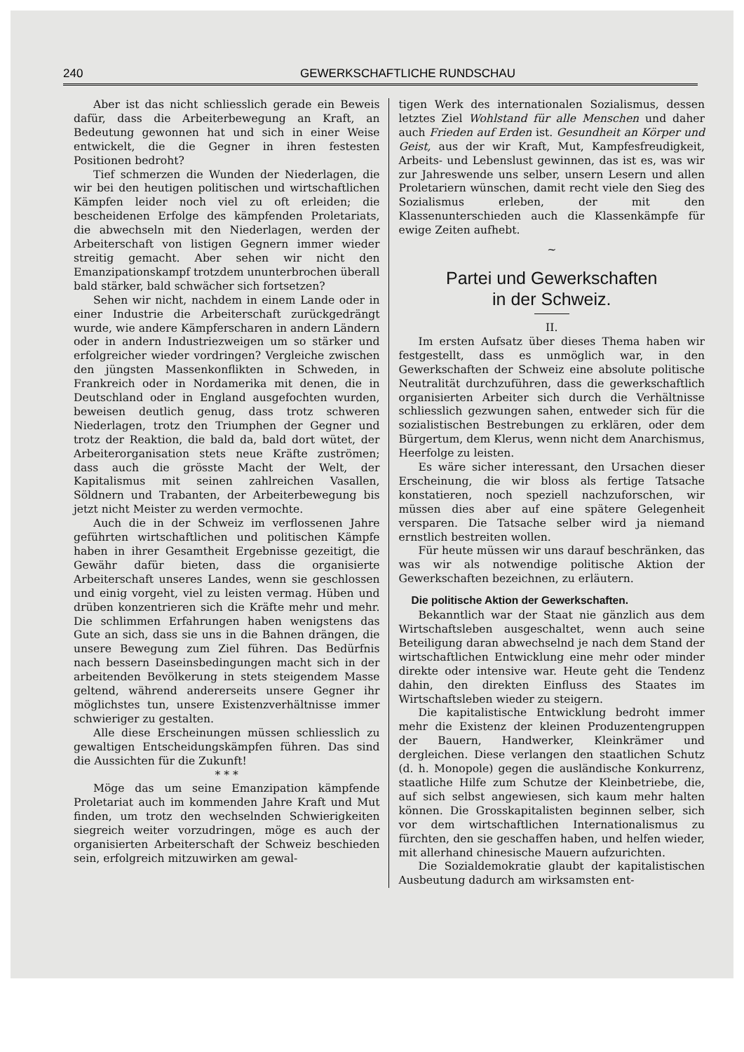240 GEWERKSCHAFTLICHE RUNDSCHAU
Aber ist das nicht schliesslich gerade ein Beweis dafür, dass die Arbeiterbewegung an Kraft, an Bedeutung gewonnen hat und sich in einer Weise entwickelt, die die Gegner in ihren festesten Positionen bedroht?
Tief schmerzen die Wunden der Niederlagen, die wir bei den heutigen politischen und wirtschaftlichen Kämpfen leider noch viel zu oft erleiden; die bescheidenen Erfolge des kämpfenden Proletariats, die abwechseln mit den Niederlagen, werden der Arbeiterschaft von listigen Gegnern immer wieder streitig gemacht. Aber sehen wir nicht den Emanzipationskampf trotzdem ununterbrochen überall bald stärker, bald schwächer sich fortsetzen?
Sehen wir nicht, nachdem in einem Lande oder in einer Industrie die Arbeiterschaft zurückgedrängt wurde, wie andere Kämpferscharen in andern Ländern oder in andern Industriezweigen um so stärker und erfolgreicher wieder vordringen? Vergleiche zwischen den jüngsten Massenkonflikten in Schweden, in Frankreich oder in Nordamerika mit denen, die in Deutschland oder in England ausgefochten wurden, beweisen deutlich genug, dass trotz schweren Niederlagen, trotz den Triumphen der Gegner und trotz der Reaktion, die bald da, bald dort wütet, der Arbeiterorganisation stets neue Kräfte zuströmen; dass auch die grösste Macht der Welt, der Kapitalismus mit seinen zahlreichen Vasallen, Söldnern und Trabanten, der Arbeiterbewegung bis jetzt nicht Meister zu werden vermochte.
Auch die in der Schweiz im verflossenen Jahre geführten wirtschaftlichen und politischen Kämpfe haben in ihrer Gesamtheit Ergebnisse gezeitigt, die Gewähr dafür bieten, dass die organisierte Arbeiterschaft unseres Landes, wenn sie geschlossen und einig vorgeht, viel zu leisten vermag. Hüben und drüben konzentrieren sich die Kräfte mehr und mehr. Die schlimmen Erfahrungen haben wenigstens das Gute an sich, dass sie uns in die Bahnen drängen, die unsere Bewegung zum Ziel führen. Das Bedürfnis nach bessern Daseinsbedingungen macht sich in der arbeitenden Bevölkerung in stets steigendem Masse geltend, während andererseits unsere Gegner ihr möglichstes tun, unsere Existenzverhältnisse immer schwieriger zu gestalten.
Alle diese Erscheinungen müssen schliesslich zu gewaltigen Entscheidungskämpfen führen. Das sind die Aussichten für die Zukunft!
* * *
Möge das um seine Emanzipation kämpfende Proletariat auch im kommenden Jahre Kraft und Mut finden, um trotz den wechselnden Schwierigkeiten siegreich weiter vorzudringen, möge es auch der organisierten Arbeiterschaft der Schweiz beschieden sein, erfolgreich mitzuwirken am gewal-
tigen Werk des internationalen Sozialismus, dessen letztes Ziel Wohlstand für alle Menschen und daher auch Frieden auf Erden ist. Gesundheit an Körper und Geist, aus der wir Kraft, Mut, Kampfesfreudigkeit, Arbeits- und Lebenslust gewinnen, das ist es, was wir zur Jahreswende uns selber, unsern Lesern und allen Proletariern wünschen, damit recht viele den Sieg des Sozialismus erleben, der mit den Klassenunterschieden auch die Klassenkämpfe für ewige Zeiten aufhebt.
~
Partei und Gewerkschaften
in der Schweiz.
II.
Im ersten Aufsatz über dieses Thema haben wir festgestellt, dass es unmöglich war, in den Gewerkschaften der Schweiz eine absolute politische Neutralität durchzuführen, dass die gewerkschaftlich organisierten Arbeiter sich durch die Verhältnisse schliesslich gezwungen sahen, entweder sich für die sozialistischen Bestrebungen zu erklären, oder dem Bürgertum, dem Klerus, wenn nicht dem Anarchismus, Heerfolge zu leisten.
Es wäre sicher interessant, den Ursachen dieser Erscheinung, die wir bloss als fertige Tatsache konstatieren, noch speziell nachzuforschen, wir müssen dies aber auf eine spätere Gelegenheit versparen. Die Tatsache selber wird ja niemand ernstlich bestreiten wollen.
Für heute müssen wir uns darauf beschränken, das was wir als notwendige politische Aktion der Gewerkschaften bezeichnen, zu erläutern.
Die politische Aktion der Gewerkschaften.
Bekanntlich war der Staat nie gänzlich aus dem Wirtschaftsleben ausgeschaltet, wenn auch seine Beteiligung daran abwechselnd je nach dem Stand der wirtschaftlichen Entwicklung eine mehr oder minder direkte oder intensive war. Heute geht die Tendenz dahin, den direkten Einfluss des Staates im Wirtschaftsleben wieder zu steigern.
Die kapitalistische Entwicklung bedroht immer mehr die Existenz der kleinen Produzentengruppen der Bauern, Handwerker, Kleinkrämer und dergleichen. Diese verlangen den staatlichen Schutz (d. h. Monopole) gegen die ausländische Konkurrenz, staatliche Hilfe zum Schutze der Kleinbetriebe, die, auf sich selbst angewiesen, sich kaum mehr halten können. Die Grosskapitalisten beginnen selber, sich vor dem wirtschaftlichen Internationalismus zu fürchten, den sie geschaffen haben, und helfen wieder, mit allerhand chinesische Mauern aufzurichten.
Die Sozialdemokratie glaubt der kapitalistischen Ausbeutung dadurch am wirksamsten ent-